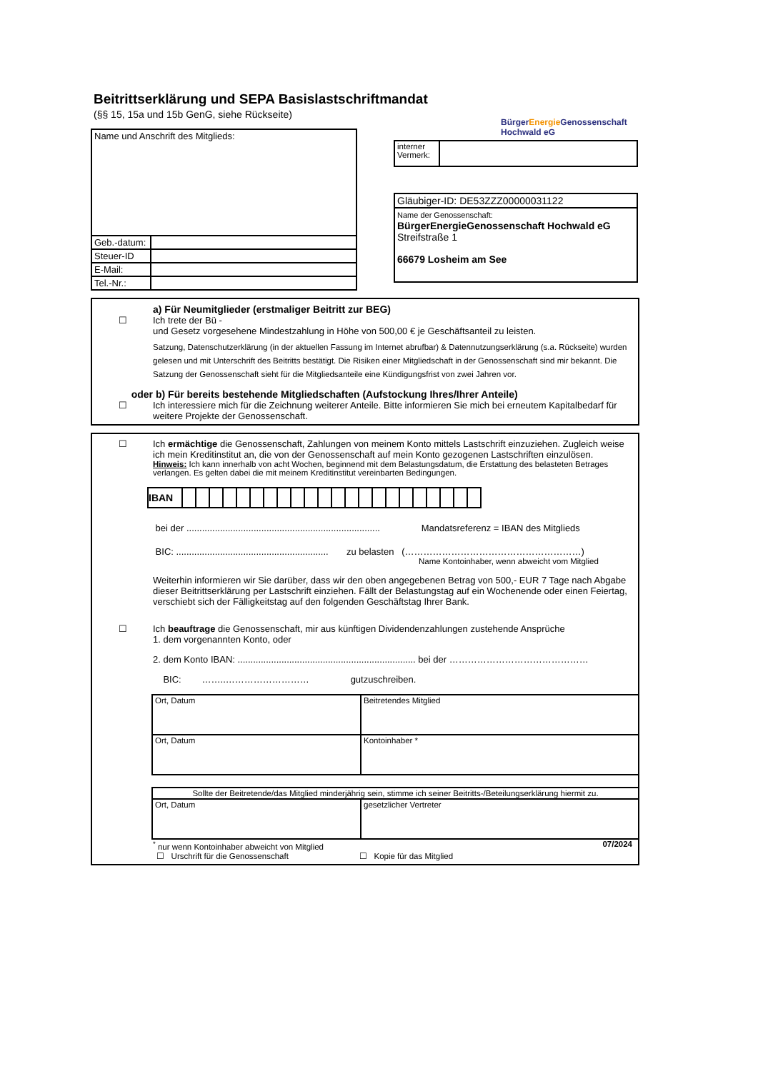Beitrittserklärung und SEPA Basislastschriftmandat
(§§ 15, 15a und 15b GenG, siehe Rückseite)
| Name und Anschrift des Mitglieds: | |
| Geb.-datum: | |
| Steuer-ID | |
| E-Mail: | |
| Tel.-Nr.: | |
BürgerEnergie Genossenschaft
Hochwald eG
| interner Vermerk: | |
| Gläubiger-ID: DE53ZZZ00000031122 |
| Name der Genossenschaft: BürgerEnergieGenossenschaft Hochwald eG Streifstraße 1 66679 Losheim am See |
a) Für Neumitglieder (erstmaliger Beitritt zur BEG)
☐ Ich trete der Bü -
und Gesetz vorgesehene Mindestzahlung in Höhe von 500,00 € je Geschäftsanteil zu leisten.
Satzung, Datenschutzerklärung (in der aktuellen Fassung im Internet abrufbar) & Datennutzungserklärung (s.a. Rückseite) wurden gelesen und mit Unterschrift des Beitritts bestätigt. Die Risiken einer Mitgliedschaft in der Genossenschaft sind mir bekannt. Die Satzung der Genossenschaft sieht für die Mitgliedsanteile eine Kündigungsfrist von zwei Jahren vor.
oder b) Für bereits bestehende Mitgliedschaften (Aufstockung Ihres/Ihrer Anteile)
☐ Ich interessiere mich für die Zeichnung weiterer Anteile. Bitte informieren Sie mich bei erneutem Kapitalbedarf für weitere Projekte der Genossenschaft.
☐ Ich ermächtige die Genossenschaft, Zahlungen von meinem Konto mittels Lastschrift einzuziehen. Zugleich weise ich mein Kreditinstitut an, die von der Genossenschaft auf mein Konto gezogenen Lastschriften einzulösen.
Hinweis: Ich kann innerhalb von acht Wochen, beginnend mit dem Belastungsdatum, die Erstattung des belasteten Betrages verlangen. Es gelten dabei die mit meinem Kreditinstitut vereinbarten Bedingungen.
| IBAN | | | | | | | | | | | | | | | | | | | | | | |
bei der ........................................................................... Mandatsreferenz = IBAN des Mitglieds
BIC: ........................................................... zu belasten (…………………………………………………)
Name Kontoinhaber, wenn abweicht vom Mitglied
Weiterhin informieren wir Sie darüber, dass wir den oben angegebenen Betrag von 500,- EUR 7 Tage nach Abgabe dieser Beitrittserklärung per Lastschrift einziehen. Fällt der Belastungstag auf ein Wochenende oder einen Feiertag, verschiebt sich der Fälligkeitstag auf den folgenden Geschäftstag Ihrer Bank.
☐ Ich beauftrage die Genossenschaft, mir aus künftigen Dividendenzahlungen zustehende Ansprüche
1. dem vorgenannten Konto, oder
2. dem Konto IBAN: ..................................................................... bei der ………………………………………
BIC: ……..……………………… gutzuschreiben.
| Ort, Datum | Beitretendes Mitglied |
| Ort, Datum | Kontoinhaber * |
| Sollte der Beitretende/das Mitglied minderjährig sein, stimme ich seiner Beitritts-/Beteilungserklärung hiermit zu. | |
| Ort, Datum | gesetzlicher Vertreter |
<sup>*</sup> nur wenn Kontoinhaber abweicht von Mitglied 07/2024
☐ Urschrift für die Genossenschaft ☐ Kopie für das Mitglied